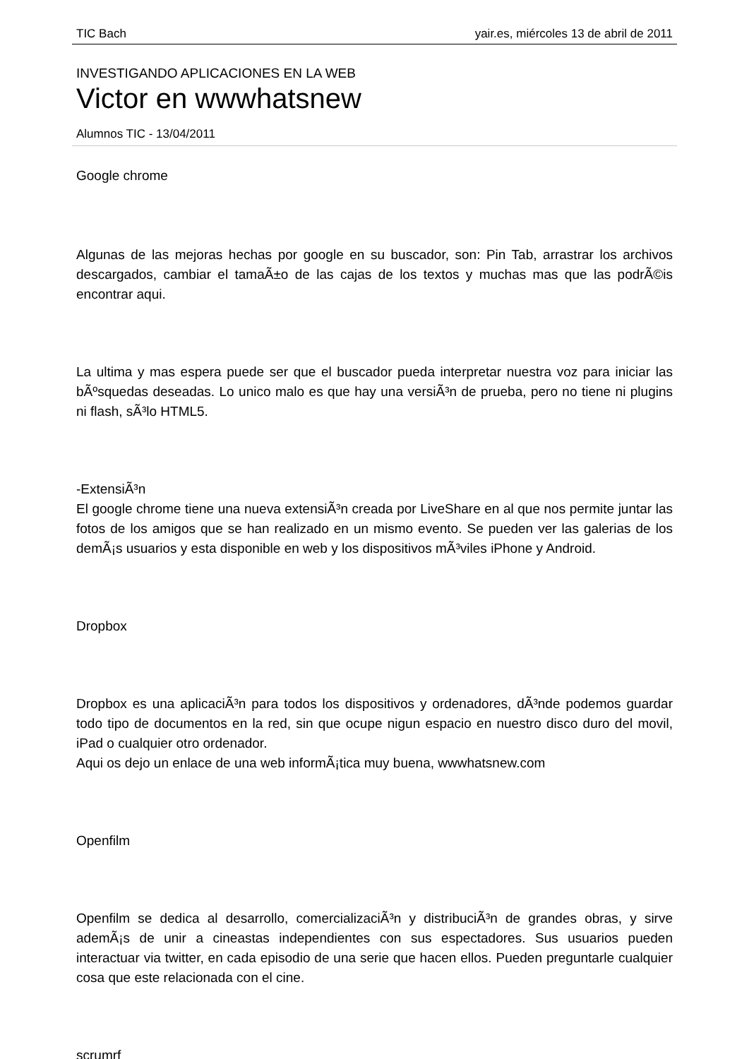TIC Bach yair.es, miércoles 13 de abril de 2011
INVESTIGANDO APLICACIONES EN LA WEB
Victor en wwwhatsnew
Alumnos TIC - 13/04/2011
Google chrome
Algunas de las mejoras hechas por google en su buscador, son: Pin Tab, arrastrar los archivos descargados, cambiar el tamaÃ±o de las cajas de los textos y muchas mas que las podrÃ©is encontrar aqui.
La ultima y mas espera puede ser que el buscador pueda interpretar nuestra voz para iniciar las bÃºsquedas deseadas. Lo unico malo es que hay una versiÃ³n de prueba, pero no tiene ni plugins ni flash, sÃ³lo HTML5.
-ExtensiÃ³n
El google chrome tiene una nueva extensiÃ³n creada por LiveShare en al que nos permite juntar las fotos de los amigos que se han realizado en un mismo evento. Se pueden ver las galerias de los demÃ¡s usuarios y esta disponible en web y los dispositivos mÃ³viles iPhone y Android.
Dropbox
Dropbox es una aplicaciÃ³n para todos los dispositivos y ordenadores, dÃ³nde podemos guardar todo tipo de documentos en la red, sin que ocupe nigun espacio en nuestro disco duro del movil, iPad o cualquier otro ordenador.
Aqui os dejo un enlace de una web informÃ¡tica muy buena, wwwhatsnew.com
Openfilm
Openfilm se dedica al desarrollo, comercializaciÃ³n y distribuciÃ³n de grandes obras, y sirve ademÃ¡s de unir a cineastas independientes con sus espectadores. Sus usuarios pueden interactuar via twitter, en cada episodio de una serie que hacen ellos. Pueden preguntarle cualquier cosa que este relacionada con el cine.
scrumrf